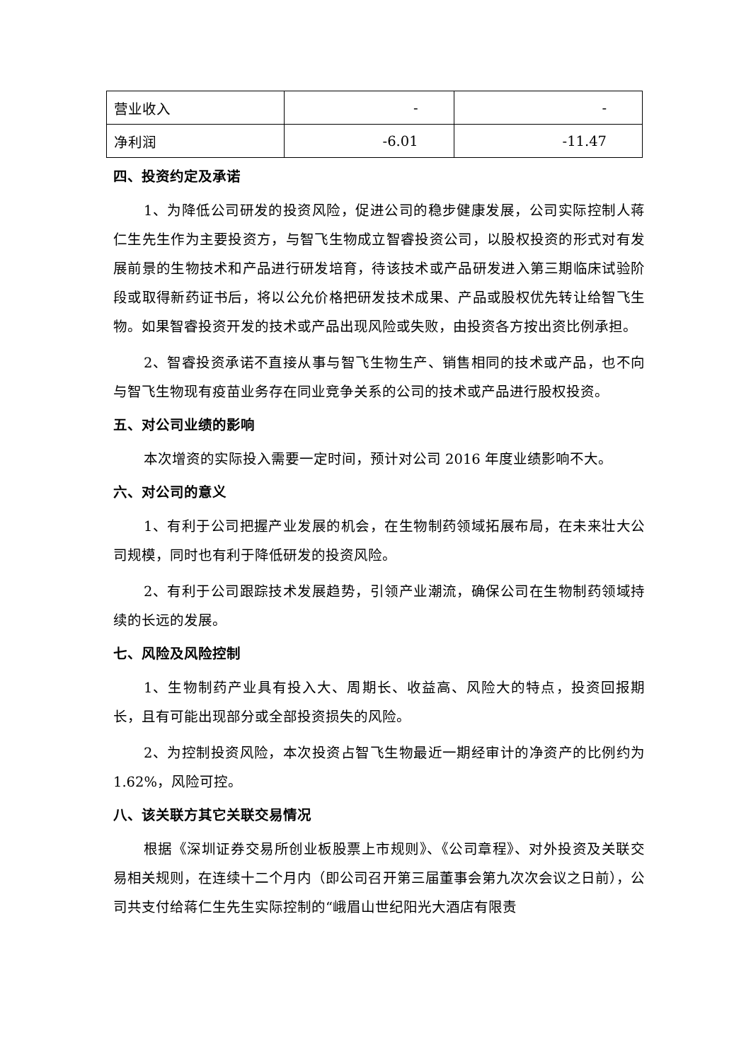| 营业收入 | - | - |
| 净利润 | -6.01 | -11.47 |
四、投资约定及承诺
1、为降低公司研发的投资风险，促进公司的稳步健康发展，公司实际控制人蒋仁生先生作为主要投资方，与智飞生物成立智睿投资公司，以股权投资的形式对有发展前景的生物技术和产品进行研发培育，待该技术或产品研发进入第三期临床试验阶段或取得新药证书后，将以公允价格把研发技术成果、产品或股权优先转让给智飞生物。如果智睿投资开发的技术或产品出现风险或失败，由投资各方按出资比例承担。
2、智睿投资承诺不直接从事与智飞生物生产、销售相同的技术或产品，也不向与智飞生物现有疫苗业务存在同业竞争关系的公司的技术或产品进行股权投资。
五、对公司业绩的影响
本次增资的实际投入需要一定时间，预计对公司 2016 年度业绩影响不大。
六、对公司的意义
1、有利于公司把握产业发展的机会，在生物制药领域拓展布局，在未来壮大公司规模，同时也有利于降低研发的投资风险。
2、有利于公司跟踪技术发展趋势，引领产业潮流，确保公司在生物制药领域持续的长远的发展。
七、风险及风险控制
1、生物制药产业具有投入大、周期长、收益高、风险大的特点，投资回报期长，且有可能出现部分或全部投资损失的风险。
2、为控制投资风险，本次投资占智飞生物最近一期经审计的净资产的比例约为 1.62%，风险可控。
八、该关联方其它关联交易情况
根据《深圳证券交易所创业板股票上市规则》、《公司章程》、对外投资及关联交易相关规则，在连续十二个月内（即公司召开第三届董事会第九次次会议之日前），公司共支付给蒋仁生先生实际控制的“峨眉山世纪阳光大酒店有限责